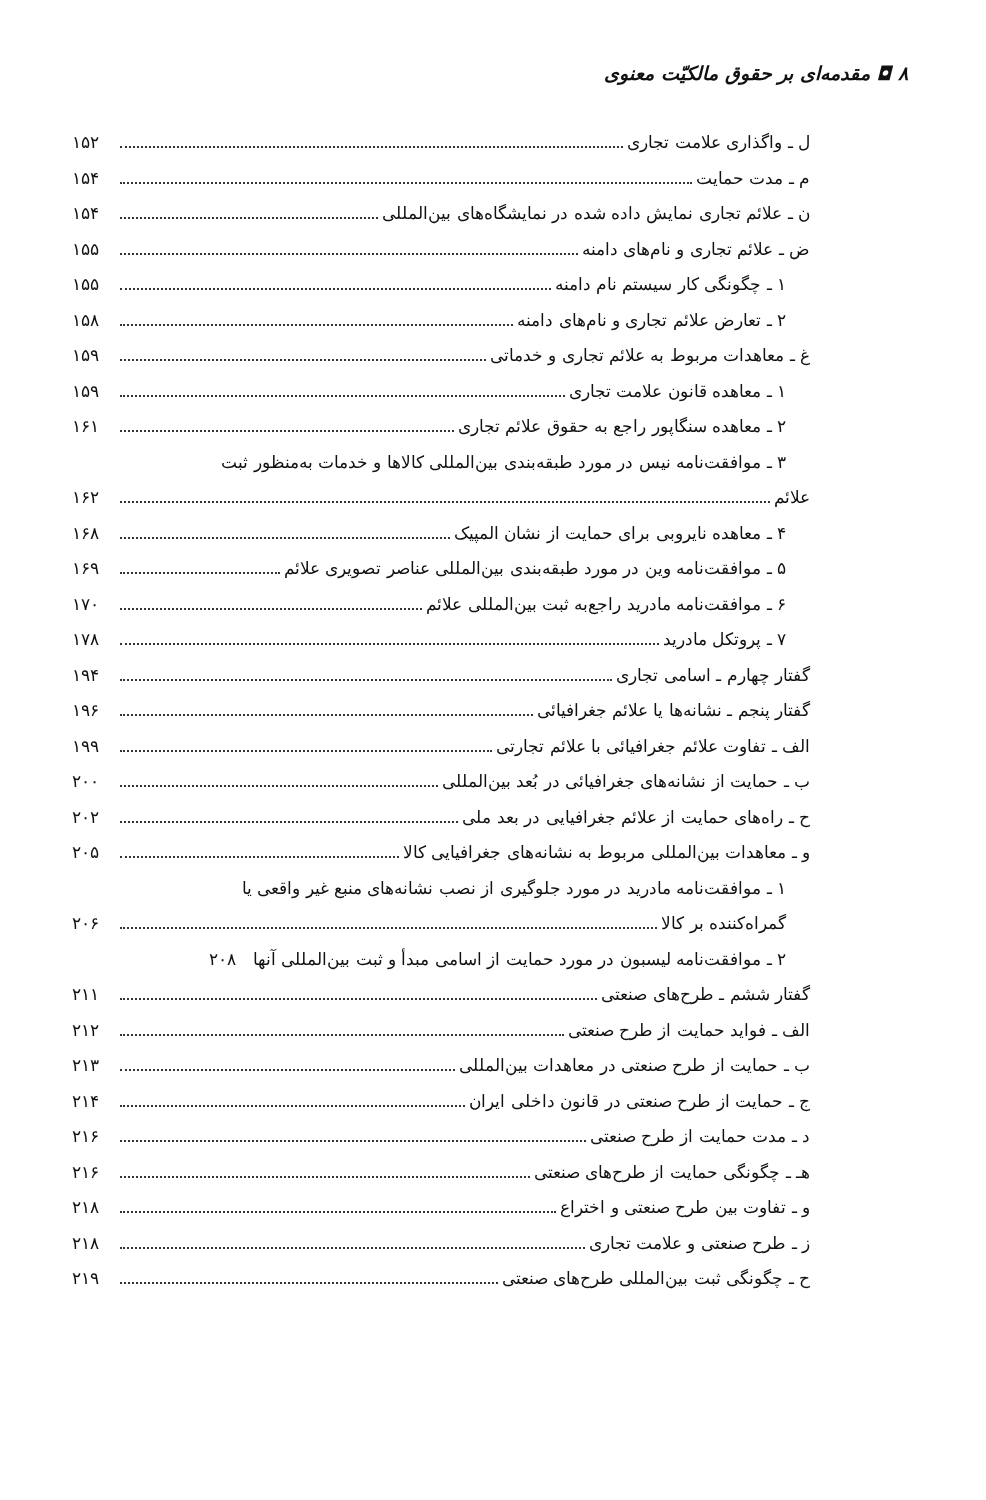۸ ◘ مقدمه‌ای بر حقوق مالکیّت معنوی
ل ـ واگذاری علامت تجاری ۱۵۲
م ـ مدت حمایت ۱۵۴
ن ـ علائم تجاری نمایش داده شده در نمایشگاه‌های بین‌المللی ۱۵۴
ض ـ علائم تجاری و نام‌های دامنه ۱۵۵
۱ ـ چگونگی کار سیستم نام دامنه ۱۵۵
۲ ـ تعارض علائم تجاری و نام‌های دامنه ۱۵۸
غ ـ معاهدات مربوط به علائم تجاری و خدماتی ۱۵۹
۱ ـ معاهده قانون علامت تجاری ۱۵۹
۲ ـ معاهده سنگاپور راجع به حقوق علائم تجاری ۱۶۱
۳ ـ موافقت‌نامه نیس در مورد طبقه‌بندی بین‌المللی کالاها و خدمات به‌منظور ثبت
علائم ۱۶۲
۴ ـ معاهده نایروبی برای حمایت از نشان المپیک ۱۶۸
۵ ـ موافقت‌نامه وین در مورد طبقه‌بندی بین‌المللی عناصر تصویری علائم ۱۶۹
۶ ـ موافقت‌نامه مادرید راجع‌به ثبت بین‌المللی علائم ۱۷۰
۷ ـ پروتکل مادرید ۱۷۸
گفتار چهارم ـ اسامی تجاری ۱۹۴
گفتار پنجم ـ نشانه‌ها یا علائم جغرافیائی ۱۹۶
الف ـ تفاوت علائم جغرافیائی با علائم تجارتی ۱۹۹
ب ـ حمایت از نشانه‌های جغرافیائی در بُعد بین‌المللی ۲۰۰
ح ـ راه‌های حمایت از علائم جغرافیایی در بعد ملی ۲۰۲
و ـ معاهدات بین‌المللی مربوط به نشانه‌های جغرافیایی کالا ۲۰۵
۱ ـ موافقت‌نامه مادرید در مورد جلوگیری از نصب نشانه‌های منبع غیر واقعی یا
گمراه‌کننده بر کالا ۲۰۶
۲ ـ موافقت‌نامه لیسبون در مورد حمایت از اسامی مبدأ و ثبت بین‌المللی آنها ۲۰۸
گفتار ششم ـ طرح‌های صنعتی ۲۱۱
الف ـ فواید حمایت از طرح صنعتی ۲۱۲
ب ـ حمایت از طرح صنعتی در معاهدات بین‌المللی ۲۱۳
ج ـ حمایت از طرح صنعتی در قانون داخلی ایران ۲۱۴
د ـ مدت حمایت از طرح صنعتی ۲۱۶
هـ ـ چگونگی حمایت از طرح‌های صنعتی ۲۱۶
و ـ تفاوت بین طرح صنعتی و اختراع ۲۱۸
ز ـ طرح صنعتی و علامت تجاری ۲۱۸
ح ـ چگونگی ثبت بین‌المللی طرح‌های صنعتی ۲۱۹